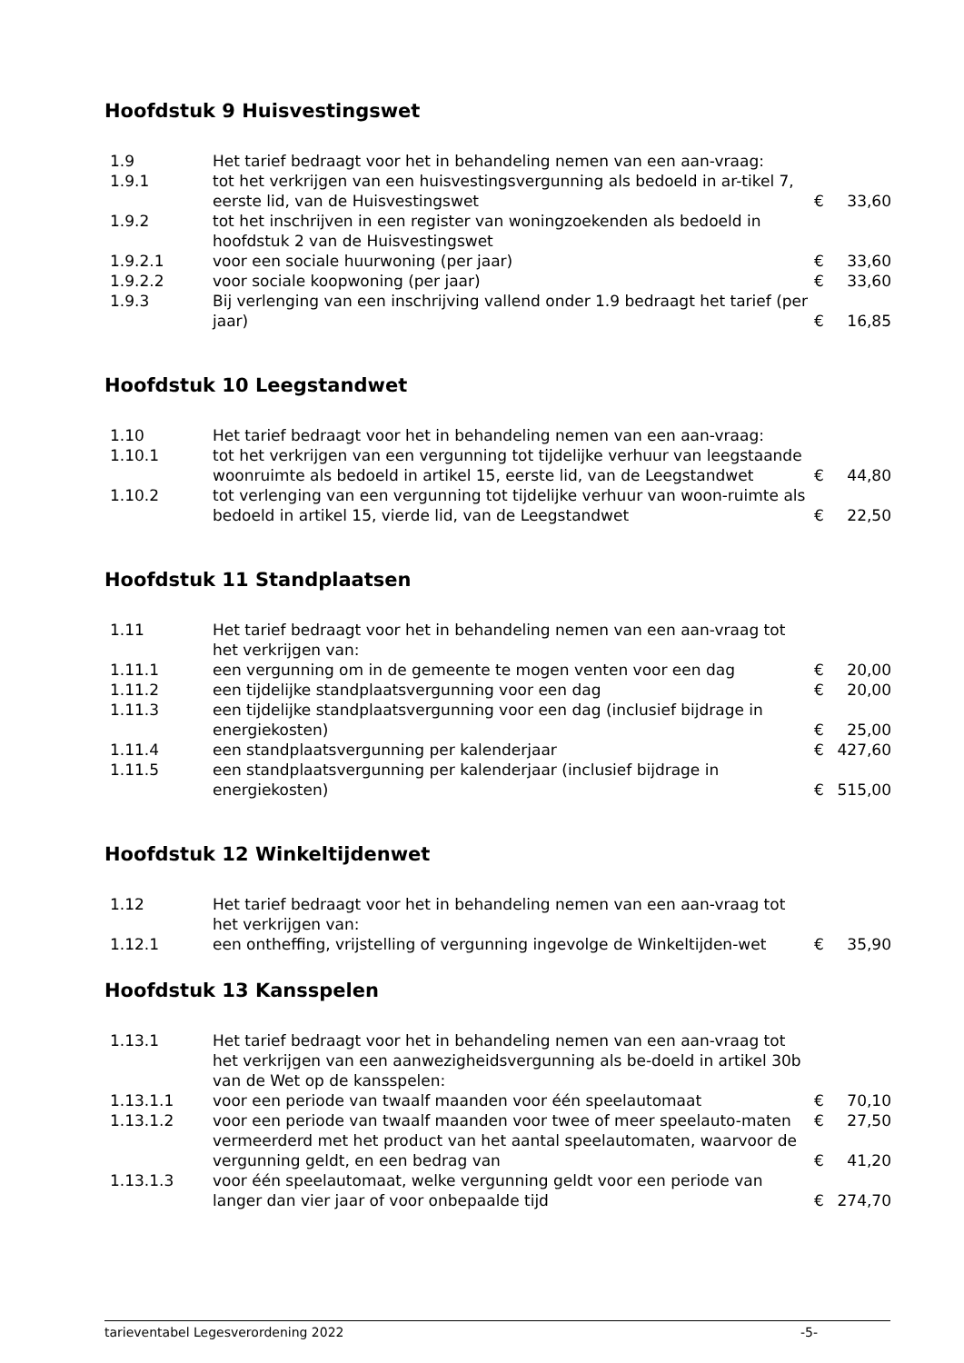Hoofdstuk 9 Huisvestingswet
| 1.9 | Het tarief bedraagt voor het in behandeling nemen van een aan-vraag: | | |
| 1.9.1 | tot het verkrijgen van een huisvestingsvergunning als bedoeld in ar-tikel 7, eerste lid, van de Huisvestingswet | € | 33,60 |
| 1.9.2 | tot het inschrijven in een register van woningzoekenden als bedoeld in hoofdstuk 2 van de Huisvestingswet | | |
| 1.9.2.1 | voor een sociale huurwoning (per jaar) | € | 33,60 |
| 1.9.2.2 | voor sociale koopwoning (per jaar) | € | 33,60 |
| 1.9.3 | Bij verlenging van een inschrijving vallend onder 1.9 bedraagt het tarief (per jaar) | € | 16,85 |
Hoofdstuk 10 Leegstandwet
| 1.10 | Het tarief bedraagt voor het in behandeling nemen van een aan-vraag: | | |
| 1.10.1 | tot het verkrijgen van een vergunning tot tijdelijke verhuur van leegstaande woonruimte als bedoeld in artikel 15, eerste lid, van de Leegstandwet | € | 44,80 |
| 1.10.2 | tot verlenging van een vergunning tot tijdelijke verhuur van woon-ruimte als bedoeld in artikel 15, vierde lid, van de Leegstandwet | € | 22,50 |
Hoofdstuk 11 Standplaatsen
| 1.11 | Het tarief bedraagt voor het in behandeling nemen van een aan-vraag tot het verkrijgen van: | | |
| 1.11.1 | een vergunning om in de gemeente te mogen venten voor een dag | € | 20,00 |
| 1.11.2 | een tijdelijke standplaatsvergunning voor een dag | € | 20,00 |
| 1.11.3 | een tijdelijke standplaatsvergunning voor een dag (inclusief bijdrage in energiekosten) | € | 25,00 |
| 1.11.4 | een standplaatsvergunning per kalenderjaar | € | 427,60 |
| 1.11.5 | een standplaatsvergunning per kalenderjaar (inclusief bijdrage in energiekosten) | € | 515,00 |
Hoofdstuk 12 Winkeltijdenwet
| 1.12 | Het tarief bedraagt voor het in behandeling nemen van een aan-vraag tot het verkrijgen van: | | |
| 1.12.1 | een ontheffing, vrijstelling of vergunning ingevolge de Winkeltijden-wet | € | 35,90 |
Hoofdstuk 13 Kansspelen
| 1.13.1 | Het tarief bedraagt voor het in behandeling nemen van een aan-vraag tot het verkrijgen van een aanwezigheidsvergunning als be-doeld in artikel 30b van de Wet op de kansspelen: | | |
| 1.13.1.1 | voor een periode van twaalf maanden voor één speelautomaat | € | 70,10 |
| 1.13.1.2 | voor een periode van twaalf maanden voor twee of meer speelauto-maten | € | 27,50 |
| | vermeerderd met het product van het aantal speelautomaten, waarvoor de vergunning geldt, en een bedrag van | € | 41,20 |
| 1.13.1.3 | voor één speelautomaat, welke vergunning geldt voor een periode van langer dan vier jaar of voor onbepaalde tijd | € | 274,70 |
tarieventabel Legesverordening 2022 -5-